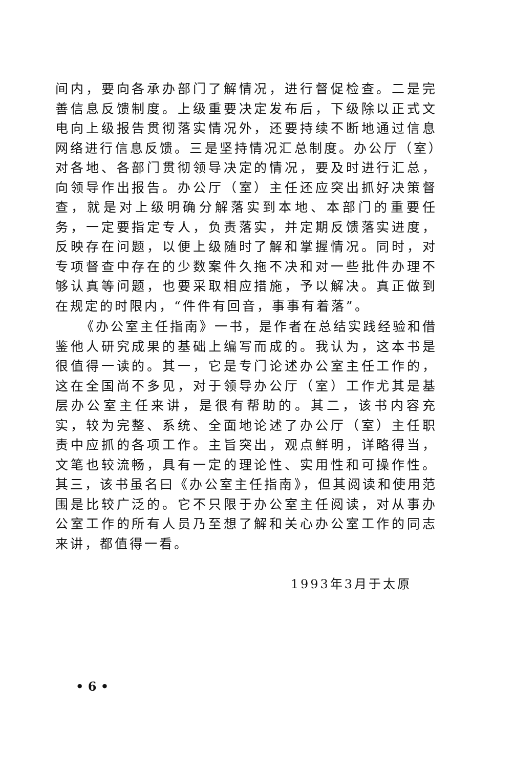间内，要向各承办部门了解情况，进行督促检查。二是完善信息反馈制度。上级重要决定发布后，下级除以正式文电向上级报告贯彻落实情况外，还要持续不断地通过信息网络进行信息反馈。三是坚持情况汇总制度。办公厅（室）对各地、各部门贯彻领导决定的情况，要及时进行汇总，向领导作出报告。办公厅（室）主任还应突出抓好决策督查，就是对上级明确分解落实到本地、本部门的重要任务，一定要指定专人，负责落实，并定期反馈落实进度，反映存在问题，以便上级随时了解和掌握情况。同时，对专项督查中存在的少数案件久拖不决和对一些批件办理不够认真等问题，也要采取相应措施，予以解决。真正做到在规定的时限内，“件件有回音，事事有着落”。
《办公室主任指南》一书，是作者在总结实践经验和借鉴他人研究成果的基础上编写而成的。我认为，这本书是很值得一读的。其一，它是专门论述办公室主任工作的，这在全国尚不多见，对于领导办公厅（室）工作尤其是基层办公室主任来讲，是很有帮助的。其二，该书内容充实，较为完整、系统、全面地论述了办公厅（室）主任职责中应抓的各项工作。主旨突出，观点鲜明，详略得当，文笔也较流畅，具有一定的理论性、实用性和可操作性。其三，该书虽名曰《办公室主任指南》，但其阅读和使用范围是比较广泛的。它不只限于办公室主任阅读，对从事办公室工作的所有人员乃至想了解和关心办公室工作的同志来讲，都值得一看。
1993年3月于太原
• 6 •